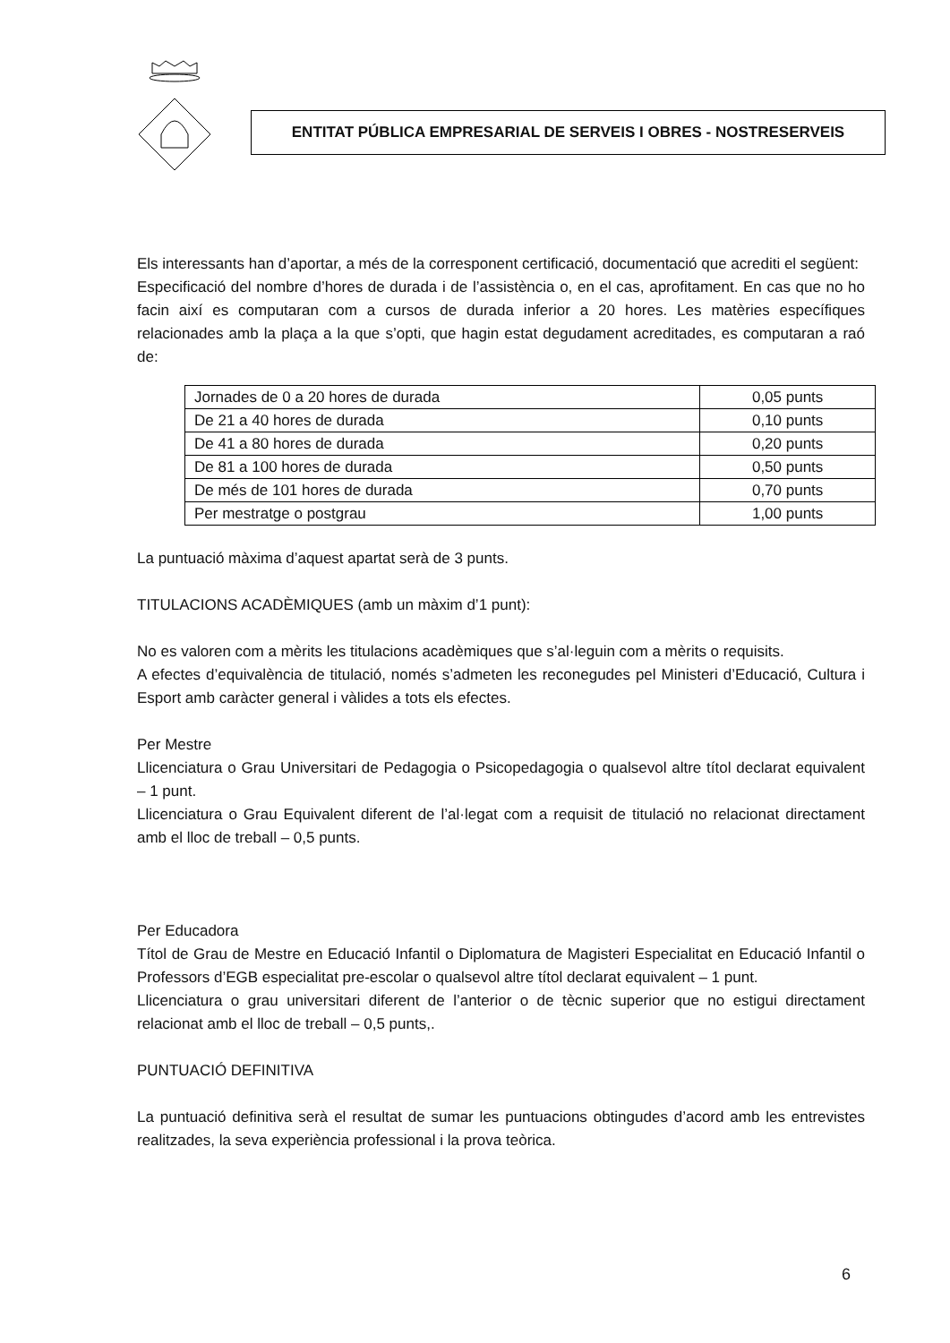ENTITAT PÚBLICA EMPRESARIAL DE SERVEIS I OBRES - NOSTRESERVEIS
Els interessants han d’aportar, a més de la corresponent certificació, documentació que acrediti el següent:
Especificació del nombre d’hores de durada i de l’assistència o, en el cas, aprofitament. En cas que no ho facin així es computaran com a cursos de durada inferior a 20 hores. Les matèries específiques relacionades amb la plaça a la que s’opti, que hagin estat degudament acreditades, es computaran a raó de:
| Jornades de 0 a 20 hores de durada | 0,05 punts |
| De 21 a 40 hores de durada | 0,10 punts |
| De 41 a 80 hores de durada | 0,20 punts |
| De 81 a 100 hores de durada | 0,50 punts |
| De més de 101 hores de durada | 0,70 punts |
| Per mestratge o postgrau | 1,00 punts |
La puntuació màxima d’aquest apartat serà de 3 punts.
TITULACIONS ACADÈMIQUES (amb un màxim d’1 punt):
No es valoren com a mèrits les titulacions acadèmiques que s’al·leguin com a mèrits o requisits.
A efectes d’equivalència de titulació, només s’admeten les reconegudes pel Ministeri d’Educació, Cultura i Esport amb caràcter general i vàlides a tots els efectes.
Per Mestre
Llicenciatura o Grau Universitari de Pedagogia o Psicopedagogia o qualsevol altre títol declarat equivalent – 1 punt.
Llicenciatura o Grau Equivalent diferent de l’al·legat com a requisit de titulació no relacionat directament amb el lloc de treball – 0,5 punts.
Per Educadora
Títol de Grau de Mestre en Educació Infantil o Diplomatura de Magisteri Especialitat en Educació Infantil o Professors d’EGB especialitat pre-escolar o qualsevol altre títol declarat equivalent – 1 punt.
Llicenciatura o grau universitari diferent de l’anterior o de tècnic superior que no estigui directament relacionat amb el lloc de treball – 0,5 punts,.
PUNTUACIÓ DEFINITIVA
La puntuació definitiva serà el resultat de sumar les puntuacions obtingudes d’acord amb les entrevistes realitzades, la seva experiència professional i la prova teòrica.
6